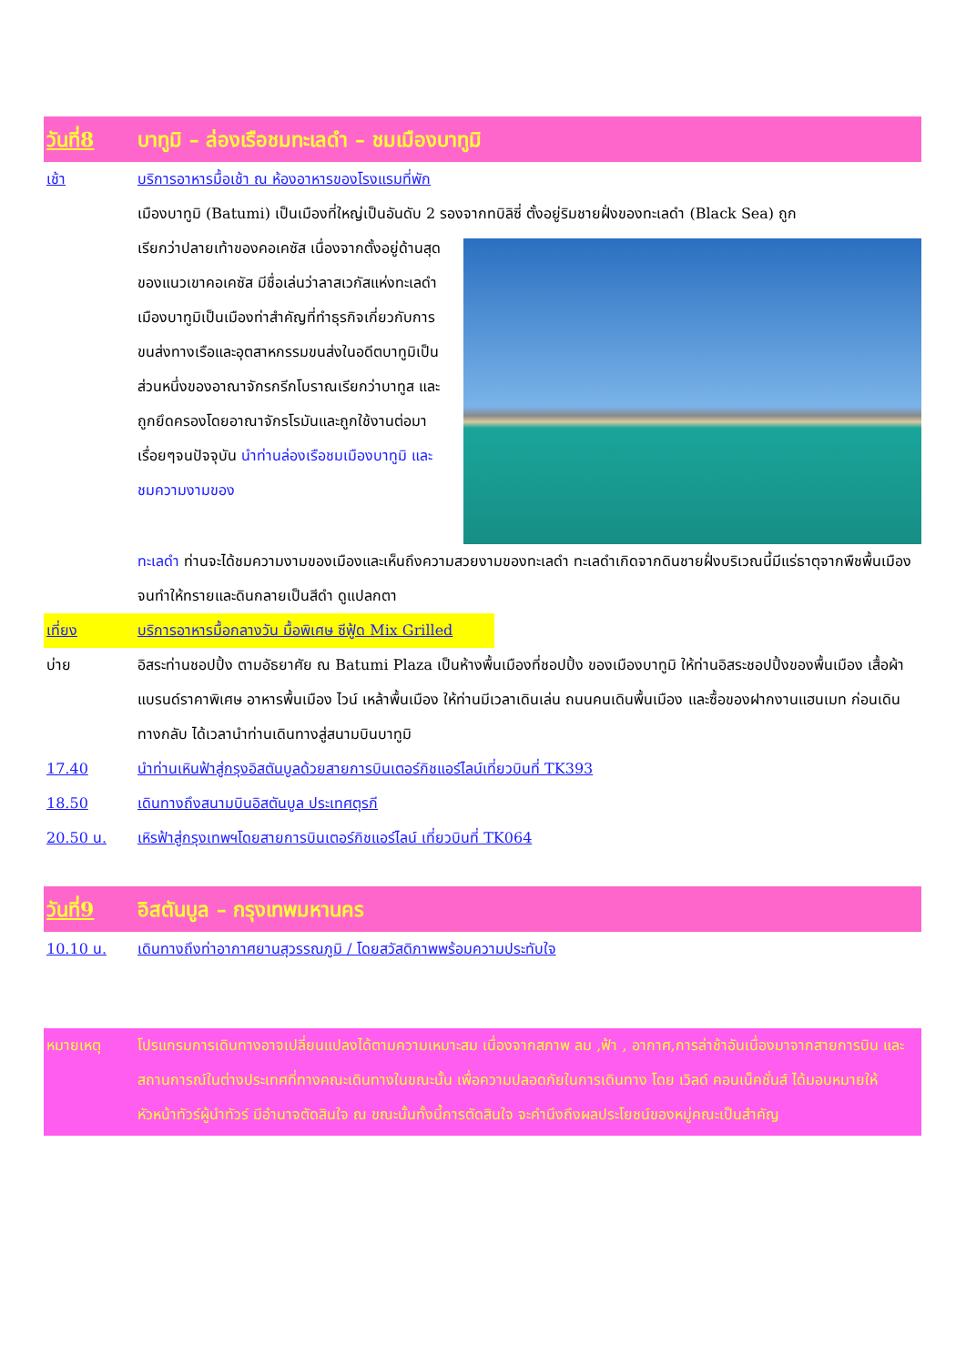วันที่8 บาทูมิ – ล่องเรือชมทะเลดำ – ชมเมืองบาทูมิ
เช้า บริการอาหารมื้อเช้า ณ ห้องอาหารของโรงแรมที่พัก
เมืองบาทูมิ (Batumi) เป็นเมืองที่ใหญ่เป็นอันดับ 2 รองจากทบิลิซี่ ตั้งอยู่ริมชายฝั่งของทะเลดำ (Black Sea) ถูก
เรียกว่าปลายเท้าของคอเคซัส เนื่องจากตั้งอยู่ด้านสุดของแนวเขาคอเคซัส มีชื่อเล่นว่าลาสเวกัสแห่งทะเลดำ เมืองบาทูมิเป็นเมืองท่าสำคัญที่ทำธุรกิจเกี่ยวกับการขนส่งทางเรือและอุตสาหกรรมขนส่งในอดีตบาทูมิเป็นส่วนหนึ่งของอาณาจักรกรีกโบราณเรียกว่าบาทูส และถูกยึดครองโดยอาณาจักรโรมันและถูกใช้งานต่อมาเรื่อยๆจนปัจจุบัน นำท่านล่องเรือชมเมืองบาทูมิ และ ชมความงามของ
ทะเลดำ ท่านจะได้ชมความงามของเมืองและเห็นถึงความสวยงามของทะเลดำ ทะเลดำเกิดจากดินชายฝั่งบริเวณนี้มีแร่ธาตุจากพืชพื้นเมืองจนทำให้ทรายและดินกลายเป็นสีดำ ดูแปลกตา
เที่ยง บริการอาหารมื้อกลางวัน มื้อพิเศษ ซีฟู้ด Mix Grilled
บ่าย อิสระท่านชอปปิ้ง ตามอัธยาศัย ณ Batumi Plaza เป็นห้างพื้นเมืองที่ชอปปิ้ง ของเมืองบาทูมิ ให้ท่านอิสระชอปปิ้งของพื้นเมือง เสื้อผ้าแบรนด์ราคาพิเศษ อาหารพื้นเมือง ไวน์ เหล้าพื้นเมือง ให้ท่านมีเวลาเดินเล่น ถนนคนเดินพื้นเมือง และซื้อของฝากงานแฮนเมท ก่อนเดินทางกลับ ได้เวลานำท่านเดินทางสู่สนามบินบาทูมิ
17.40 นำท่านเหินฟ้าสู่กรุงอิสตันบูลด้วยสายการบินเตอร์กิชแอร์ไลน์เที่ยวบินที่ TK393
18.50 เดินทางถึงสนามบินอิสตันบูล ประเทศตุรกี
20.50 น. เหิรฟ้าสู่กรุงเทพฯโดยสายการบินเตอร์กิชแอร์ไลน์ เที่ยวบินที่ TK064
วันที่9 อิสตันบูล – กรุงเทพมหานคร
10.10 น. เดินทางถึงท่าอากาศยานสุวรรณภูมิ / โดยสวัสดิภาพพร้อมความประทับใจ
หมายเหตุ โปรแกรมการเดินทางอาจเปลี่ยนแปลงได้ตามความเหมาะสม เนื่องจากสภาพ ลม ,ฟ้า , อากาศ,การล่าช้าอันเนื่องมาจากสายการบิน และสถานการณ์ในต่างประเทศที่ทางคณะเดินทางในขณะนั้น เพื่อความปลอดภัยในการเดินทาง โดย เวิลด์ คอนเน็คชั่นส์ ได้มอบหมายให้ หัวหน้าทัวร์ผู้นำทัวร์ มีอำนาจตัดสินใจ ณ ขณะนั้นทั้งนี้การตัดสินใจ จะคำนึงถึงผลประโยชน์ของหมู่คณะเป็นสำคัญ